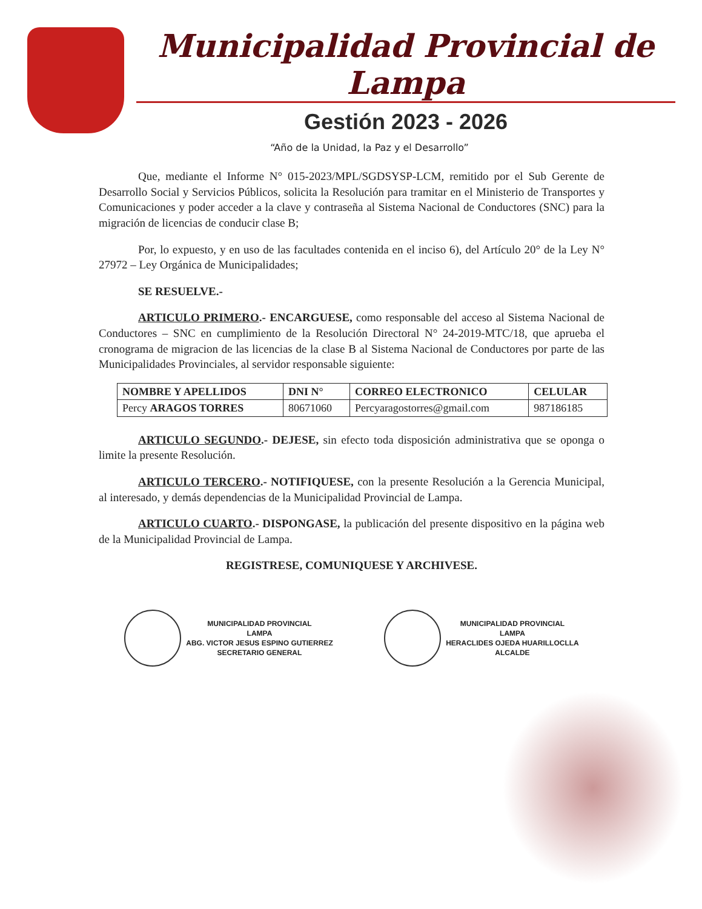Municipalidad Provincial de Lampa
Gestión 2023 - 2026
“Año de la Unidad, la Paz y el Desarrollo”
Que, mediante el Informe N° 015-2023/MPL/SGDSYSP-LCM, remitido por el Sub Gerente de Desarrollo Social y Servicios Públicos, solicita la Resolución para tramitar en el Ministerio de Transportes y Comunicaciones y poder acceder a la clave y contraseña al Sistema Nacional de Conductores (SNC) para la migración de licencias de conducir clase B;
Por, lo expuesto, y en uso de las facultades contenida en el inciso 6), del Artículo 20° de la Ley N° 27972 – Ley Orgánica de Municipalidades;
SE RESUELVE.-
ARTICULO PRIMERO.- ENCARGUESE, como responsable del acceso al Sistema Nacional de Conductores – SNC en cumplimiento de la Resolución Directoral N° 24-2019-MTC/18, que aprueba el cronograma de migracion de las licencias de la clase B al Sistema Nacional de Conductores por parte de las Municipalidades Provinciales, al servidor responsable siguiente:
| NOMBRE Y APELLIDOS | DNI N° | CORREO ELECTRONICO | CELULAR |
| --- | --- | --- | --- |
| Percy ARAGOS TORRES | 80671060 | Percyaragostorres@gmail.com | 987186185 |
ARTICULO SEGUNDO.- DEJESE, sin efecto toda disposición administrativa que se oponga o limite la presente Resolución.
ARTICULO TERCERO.- NOTIFIQUESE, con la presente Resolución a la Gerencia Municipal, al interesado, y demás dependencias de la Municipalidad Provincial de Lampa.
ARTICULO CUARTO.- DISPONGASE, la publicación del presente dispositivo en la página web de la Municipalidad Provincial de Lampa.
REGISTRESE, COMUNIQUESE Y ARCHIVESE.
MUNICIPALIDAD PROVINCIAL
LAMPA
ABG. VICTOR JESUS ESPINO GUTIERREZ
SECRETARIO GENERAL
MUNICIPALIDAD PROVINCIAL
LAMPA
HERACLIDES OJEDA HUARILLOCLLA
ALCALDE